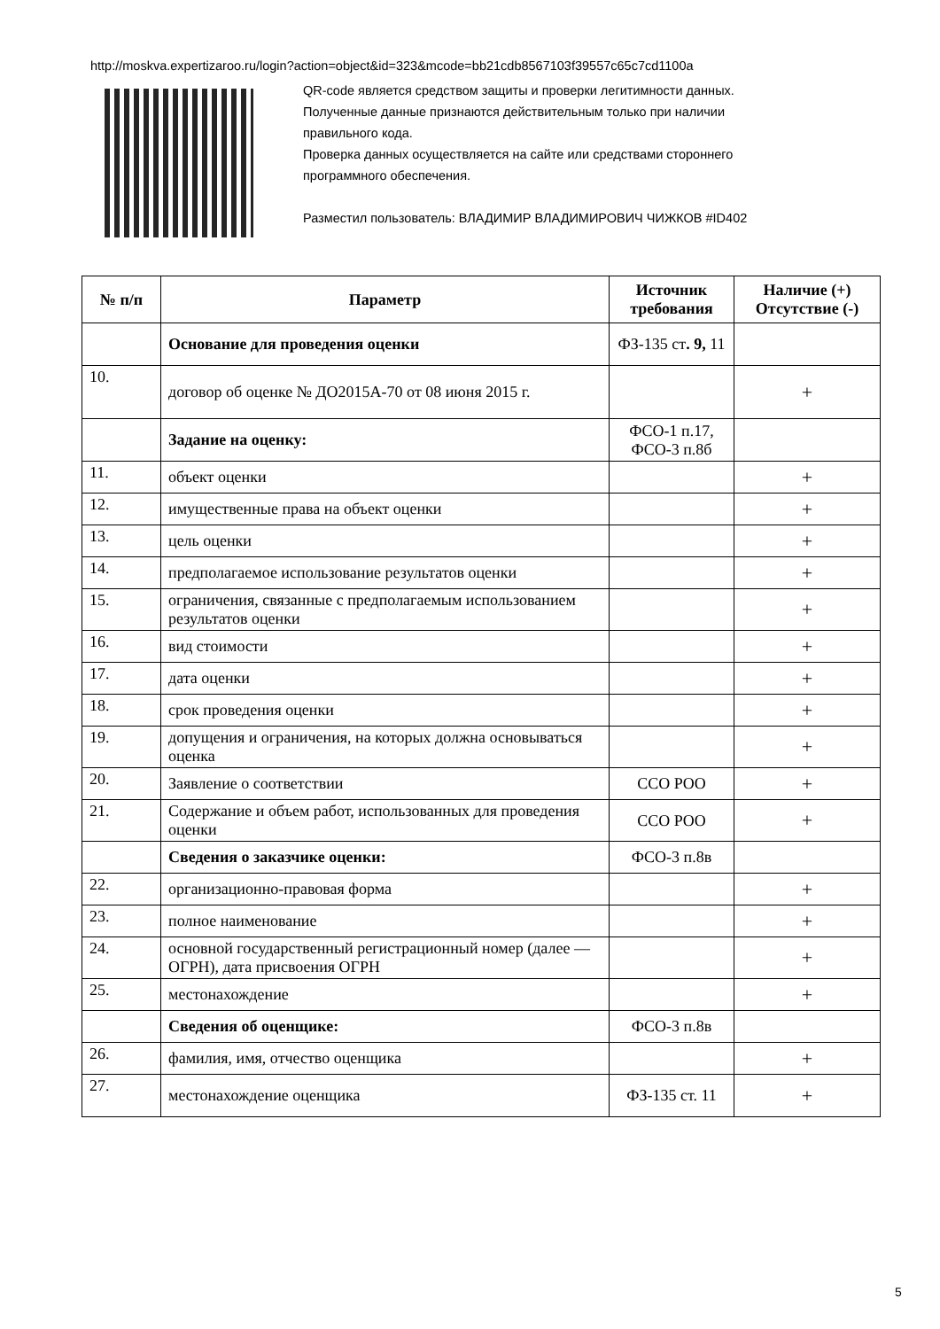http://moskva.expertizaroo.ru/login?action=object&id=323&mcode=bb21cdb8567103f39557c65c7cd1100a
QR-code является средством защиты и проверки легитимности данных.
Полученные данные признаются действительным только при наличии
правильного кода.
Проверка данных осуществляется на сайте или средствами стороннего
программного обеспечения.
Разместил пользователь: ВЛАДИМИР ВЛАДИМИРОВИЧ ЧИЖКОВ #ID402
| № п/п | Параметр | Источник требования | Наличие (+) Отсутствие (-) |
| --- | --- | --- | --- |
| | Основание для проведения оценки | ФЗ-135 ст . 9, 11 | |
| 10. | договор об оценке № ДО2015А-70 от 08 июня 2015 г. | | + |
| | Задание на оценку: | ФСО-1 п.17, ФСО-3 п.8б | |
| 11. | объект оценки | | + |
| 12. | имущественные права на объект оценки | | + |
| 13. | цель оценки | | + |
| 14. | предполагаемое использование результатов оценки | | + |
| 15. | ограничения, связанные с предполагаемым использованием результатов оценки | | + |
| 16. | вид стоимости | | + |
| 17. | дата оценки | | + |
| 18. | срок проведения оценки | | + |
| 19. | допущения и ограничения, на которых должна основываться оценка | | + |
| 20. | Заявление о соответствии | ССО РОО | + |
| 21. | Содержание и объем работ, использованных для проведения оценки | ССО РОО | + |
| | Сведения о заказчике оценки: | ФСО-3 п.8в | |
| 22. | организационно-правовая форма | | + |
| 23. | полное наименование | | + |
| 24. | основной государственный регистрационный номер (далее — ОГРН), дата присвоения ОГРН | | + |
| 25. | местонахождение | | + |
| | Сведения об оценщике: | ФСО-3 п.8в | |
| 26. | фамилия, имя, отчество оценщика | | + |
| 27. | местонахождение оценщика | ФЗ-135 ст. 11 | + |
5